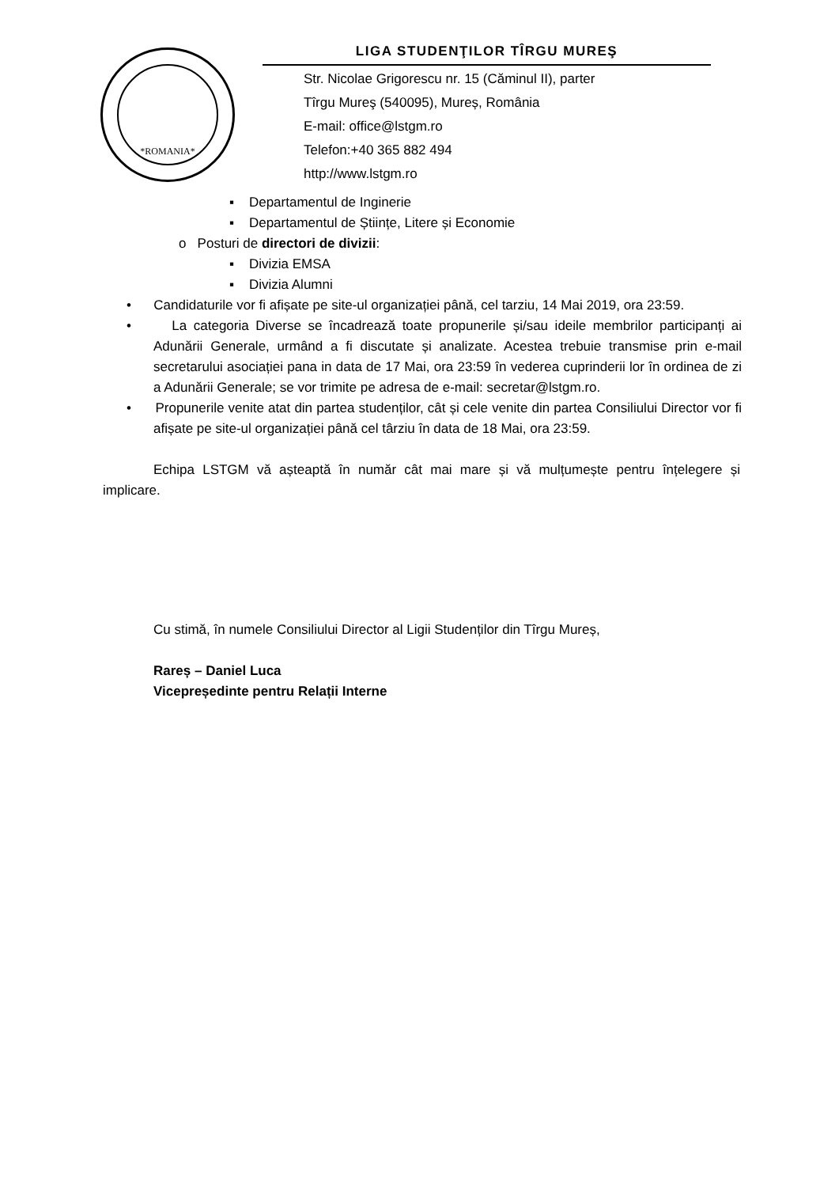*ROMANIA*
LIGA STUDENŢILOR TÎRGU MUREŞ
Str. Nicolae Grigorescu nr. 15 (Căminul II), parter
Tîrgu Mureş (540095), Mureș, România
E-mail: office@lstgm.ro
Telefon:+40 365 882 494
http://www.lstgm.ro
▪ Departamentul de Inginerie
▪ Departamentul de Științe, Litere și Economie
o Posturi de directori de divizii:
▪ Divizia EMSA
▪ Divizia Alumni
• Candidaturile vor fi afișate pe site-ul organizației până, cel tarziu, 14 Mai 2019, ora 23:59.
• La categoria Diverse se încadrează toate propunerile și/sau ideile membrilor participanți ai Adunării Generale, urmând a fi discutate și analizate. Acestea trebuie transmise prin e-mail secretarului asociației pana in data de 17 Mai, ora 23:59 în vederea cuprinderii lor în ordinea de zi a Adunării Generale; se vor trimite pe adresa de e-mail: secretar@lstgm.ro.
• Propunerile venite atat din partea studenților, cât și cele venite din partea Consiliului Director vor fi afișate pe site-ul organizației până cel târziu în data de 18 Mai, ora 23:59.
Echipa LSTGM vă așteaptă în număr cât mai mare și vă mulțumește pentru înțelegere și implicare.
Cu stimă, în numele Consiliului Director al Ligii Studenților din Tîrgu Mureș,
Rareș – Daniel Luca
Vicepreședinte pentru Relații Interne